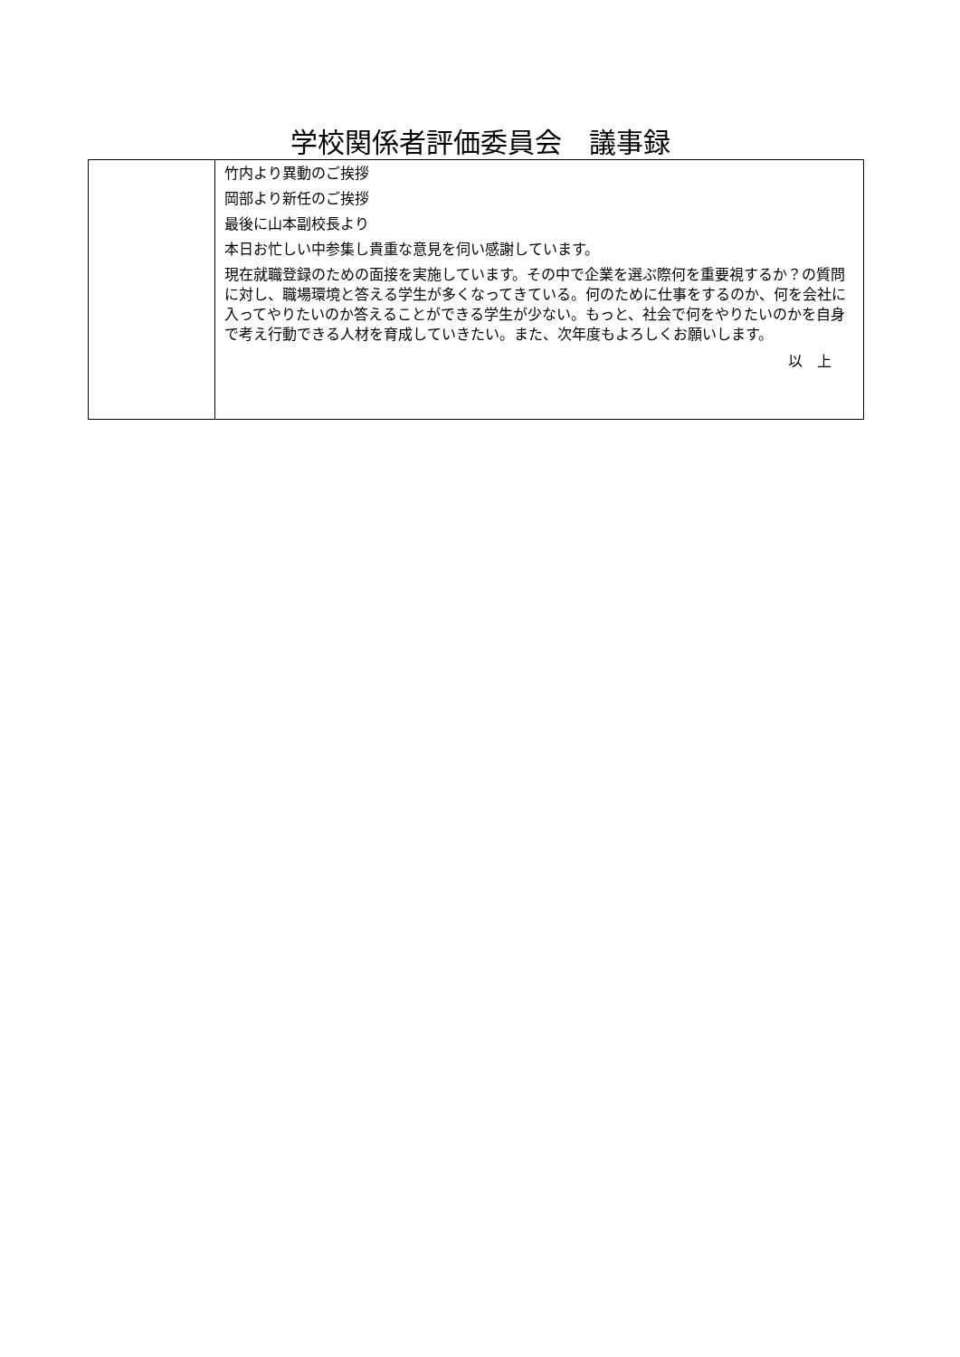学校関係者評価委員会　議事録
| | 竹内より異動のご挨拶 岡部より新任のご挨拶 最後に山本副校長より 本日お忙しい中参集し貴重な意見を伺い感謝しています。 現在就職登録のための面接を実施しています。その中で企業を選ぶ際何を重要視するか？の質問に対し、職場環境と答える学生が多くなってきている。何のために仕事をするのか、何を会社に入ってやりたいのか答えることができる学生が少ない。もっと、社会で何をやりたいのかを自身で考え行動できる人材を育成していきたい。また、次年度もよろしくお願いします。 以 上 |